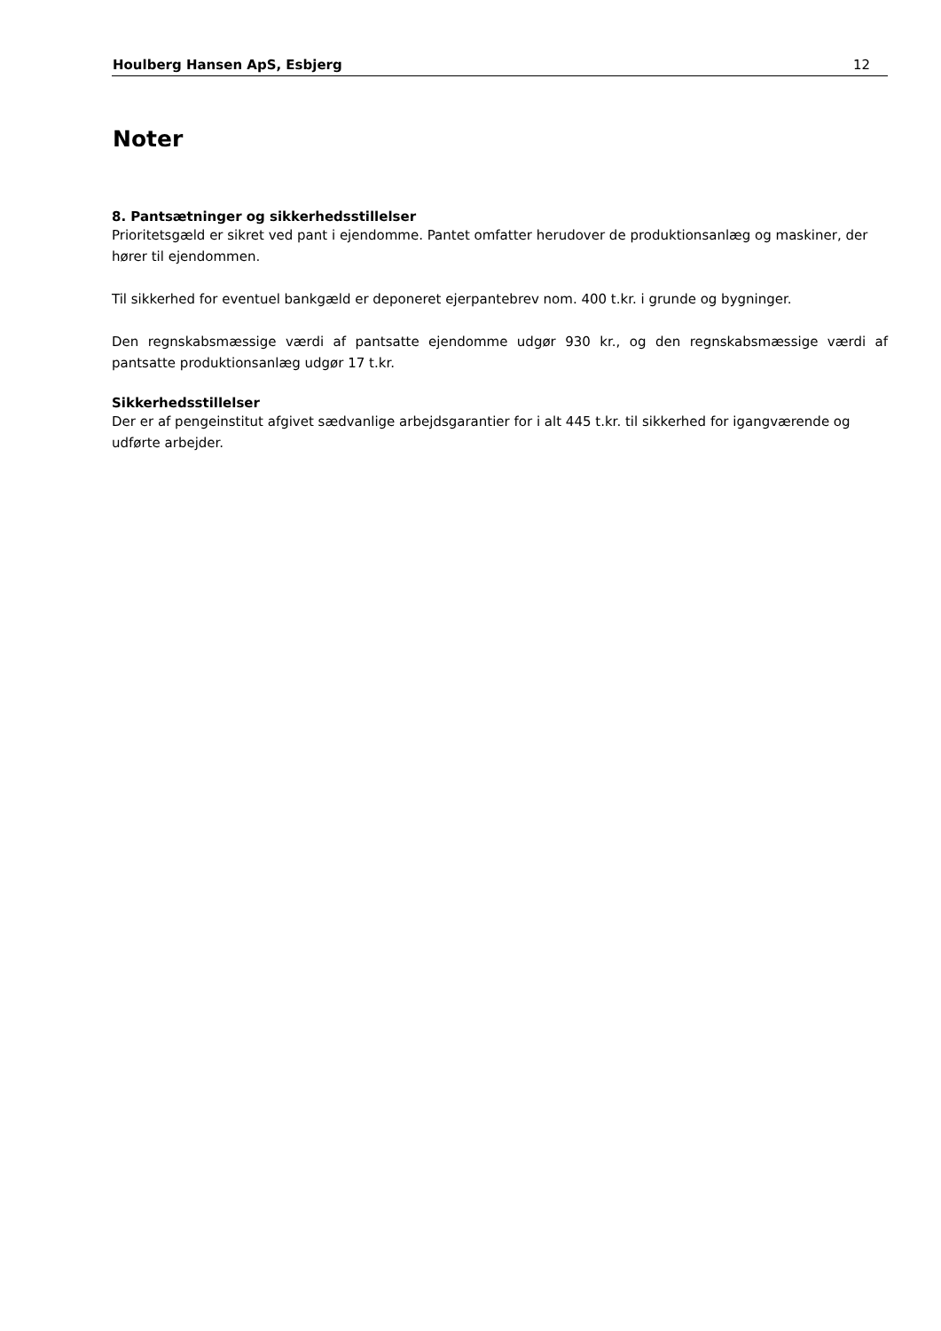Houlberg Hansen ApS, Esbjerg 12
Noter
8. Pantsætninger og sikkerhedsstillelser
Prioritetsgæld er sikret ved pant i ejendomme. Pantet omfatter herudover de produktionsanlæg og maskiner, der hører til ejendommen.
Til sikkerhed for eventuel bankgæld er deponeret ejerpantebrev nom. 400 t.kr. i grunde og bygninger.
Den regnskabsmæssige værdi af pantsatte ejendomme udgør 930 kr., og den regnskabsmæssige værdi af pantsatte produktionsanlæg udgør 17 t.kr.
Sikkerhedsstillelser
Der er af pengeinstitut afgivet sædvanlige arbejdsgarantier for i alt 445 t.kr. til sikkerhed for igangværende og udførte arbejder.